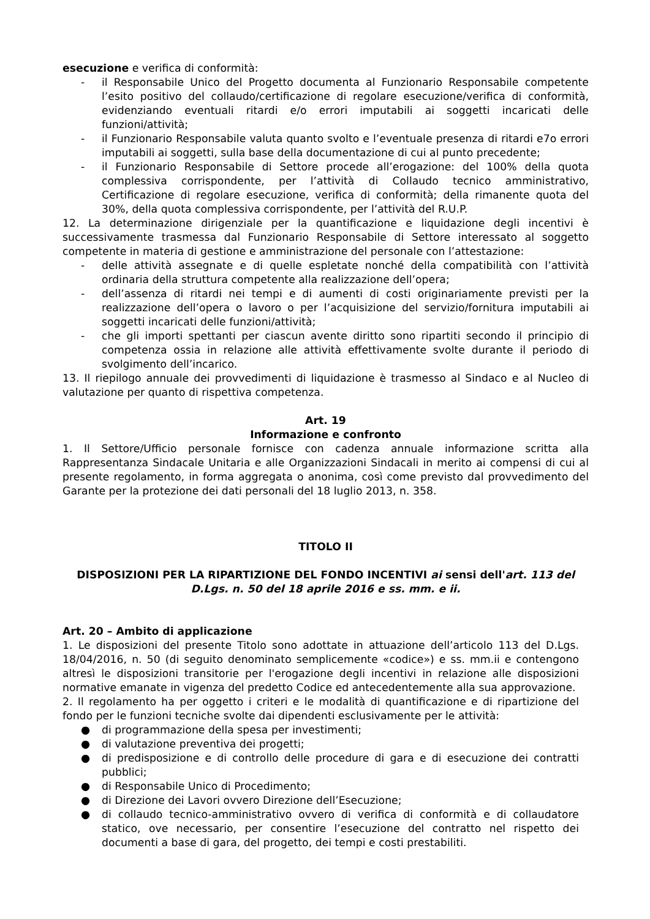esecuzione e verifica di conformità:
- il Responsabile Unico del Progetto documenta al Funzionario Responsabile competente l’esito positivo del collaudo/certificazione di regolare esecuzione/verifica di conformità, evidenziando eventuali ritardi e/o errori imputabili ai soggetti incaricati delle funzioni/attività;
- il Funzionario Responsabile valuta quanto svolto e l’eventuale presenza di ritardi e7o errori imputabili ai soggetti, sulla base della documentazione di cui al punto precedente;
- il Funzionario Responsabile di Settore procede all’erogazione: del 100% della quota complessiva corrispondente, per l’attività di Collaudo tecnico amministrativo, Certificazione di regolare esecuzione, verifica di conformità; della rimanente quota del 30%, della quota complessiva corrispondente, per l’attività del R.U.P.
12. La determinazione dirigenziale per la quantificazione e liquidazione degli incentivi è successivamente trasmessa dal Funzionario Responsabile di Settore interessato al soggetto competente in materia di gestione e amministrazione del personale con l’attestazione:
- delle attività assegnate e di quelle espletate nonché della compatibilità con l’attività ordinaria della struttura competente alla realizzazione dell’opera;
- dell’assenza di ritardi nei tempi e di aumenti di costi originariamente previsti per la realizzazione dell’opera o lavoro o per l’acquisizione del servizio/fornitura imputabili ai soggetti incaricati delle funzioni/attività;
- che gli importi spettanti per ciascun avente diritto sono ripartiti secondo il principio di competenza ossia in relazione alle attività effettivamente svolte durante il periodo di svolgimento dell’incarico.
13. Il riepilogo annuale dei provvedimenti di liquidazione è trasmesso al Sindaco e al Nucleo di valutazione per quanto di rispettiva competenza.
Art. 19
Informazione e confronto
1. Il Settore/Ufficio personale fornisce con cadenza annuale informazione scritta alla Rappresentanza Sindacale Unitaria e alle Organizzazioni Sindacali in merito ai compensi di cui al presente regolamento, in forma aggregata o anonima, così come previsto dal provvedimento del Garante per la protezione dei dati personali del 18 luglio 2013, n. 358.
TITOLO II
DISPOSIZIONI PER LA RIPARTIZIONE DEL FONDO INCENTIVI ai sensi dell'art. 113 del D.Lgs. n. 50 del 18 aprile 2016 e ss. mm. e ii.
Art. 20 – Ambito di applicazione
1. Le disposizioni del presente Titolo sono adottate in attuazione dell’articolo 113 del D.Lgs. 18/04/2016, n. 50 (di seguito denominato semplicemente «codice») e ss. mm.ii e contengono altresì le disposizioni transitorie per l'erogazione degli incentivi in relazione alle disposizioni normative emanate in vigenza del predetto Codice ed antecedentemente alla sua approvazione.
2. Il regolamento ha per oggetto i criteri e le modalità di quantificazione e di ripartizione del fondo per le funzioni tecniche svolte dai dipendenti esclusivamente per le attività:
● di programmazione della spesa per investimenti;
● di valutazione preventiva dei progetti;
● di predisposizione e di controllo delle procedure di gara e di esecuzione dei contratti pubblici;
● di Responsabile Unico di Procedimento;
● di Direzione dei Lavori ovvero Direzione dell’Esecuzione;
● di collaudo tecnico-amministrativo ovvero di verifica di conformità e di collaudatore statico, ove necessario, per consentire l’esecuzione del contratto nel rispetto dei documenti a base di gara, del progetto, dei tempi e costi prestabiliti.